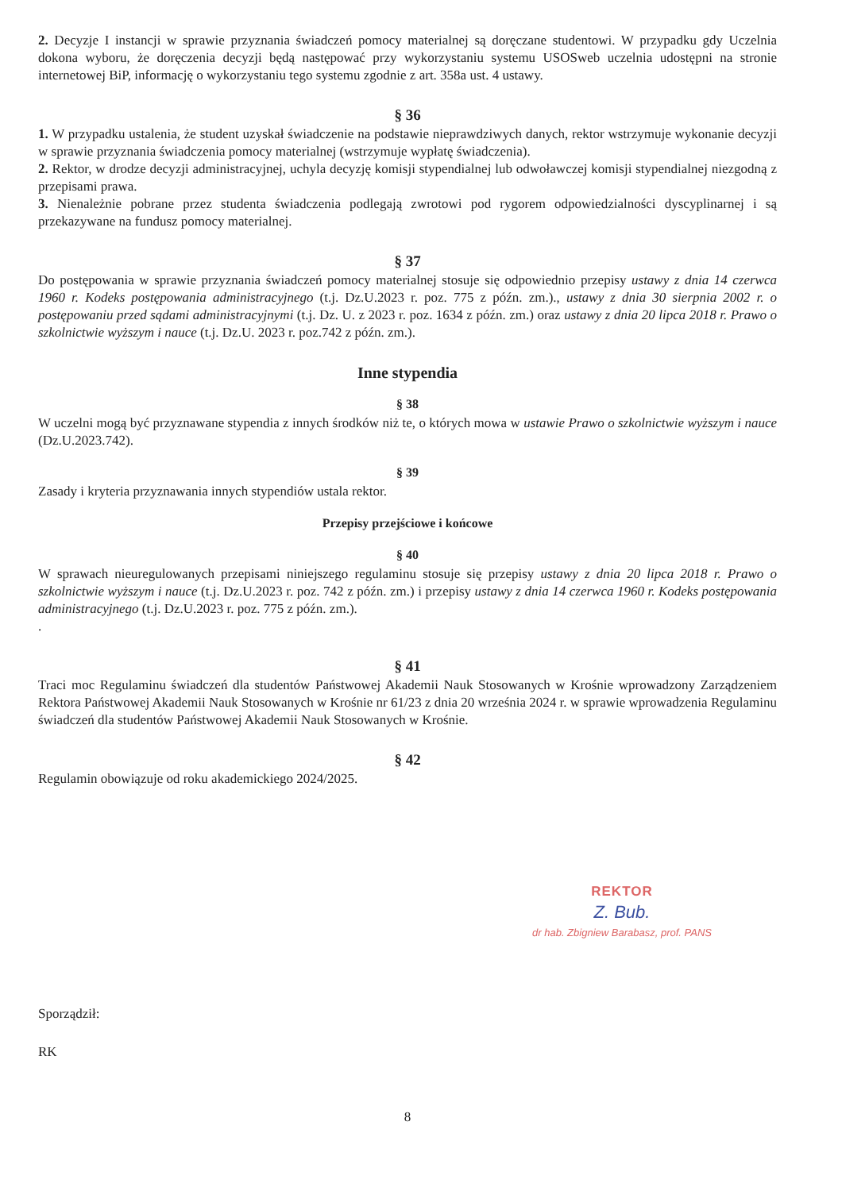2. Decyzje I instancji w sprawie przyznania świadczeń pomocy materialnej są doręczane studentowi. W przypadku gdy Uczelnia dokona wyboru, że doręczenia decyzji będą następować przy wykorzystaniu systemu USOSweb uczelnia udostępni na stronie internetowej BiP, informację o wykorzystaniu tego systemu zgodnie z art. 358a ust. 4 ustawy.
§ 36
1. W przypadku ustalenia, że student uzyskał świadczenie na podstawie nieprawdziwych danych, rektor wstrzymuje wykonanie decyzji w sprawie przyznania świadczenia pomocy materialnej (wstrzymuje wypłatę świadczenia).
2. Rektor, w drodze decyzji administracyjnej, uchyla decyzję komisji stypendialnej lub odwoławczej komisji stypendialnej niezgodną z przepisami prawa.
3. Nienależnie pobrane przez studenta świadczenia podlegają zwrotowi pod rygorem odpowiedzialności dyscyplinarnej i są przekazywane na fundusz pomocy materialnej.
§ 37
Do postępowania w sprawie przyznania świadczeń pomocy materialnej stosuje się odpowiednio przepisy ustawy z dnia 14 czerwca 1960 r. Kodeks postępowania administracyjnego (t.j. Dz.U.2023 r. poz. 775 z późn. zm.)., ustawy z dnia 30 sierpnia 2002 r. o postępowaniu przed sądami administracyjnymi (t.j. Dz. U. z 2023 r. poz. 1634 z późn. zm.) oraz ustawy z dnia 20 lipca 2018 r. Prawo o szkolnictwie wyższym i nauce (t.j. Dz.U. 2023 r. poz.742 z późn. zm.).
Inne stypendia
§ 38
W uczelni mogą być przyznawane stypendia z innych środków niż te, o których mowa w ustawie Prawo o szkolnictwie wyższym i nauce (Dz.U.2023.742).
§ 39
Zasady i kryteria przyznawania innych stypendiów ustala rektor.
Przepisy przejściowe i końcowe
§ 40
W sprawach nieuregulowanych przepisami niniejszego regulaminu stosuje się przepisy ustawy z dnia 20 lipca 2018 r. Prawo o szkolnictwie wyższym i nauce (t.j. Dz.U.2023 r. poz. 742 z późn. zm.) i przepisy ustawy z dnia 14 czerwca 1960 r. Kodeks postępowania administracyjnego (t.j. Dz.U.2023 r. poz. 775 z późn. zm.).
.
§ 41
Traci moc Regulaminu świadczeń dla studentów Państwowej Akademii Nauk Stosowanych w Krośnie wprowadzony Zarządzeniem Rektora Państwowej Akademii Nauk Stosowanych w Krośnie nr 61/23 z dnia 20 września 2024 r. w sprawie wprowadzenia Regulaminu świadczeń dla studentów Państwowej Akademii Nauk Stosowanych w Krośnie.
§ 42
Regulamin obowiązuje od roku akademickiego 2024/2025.
REKTOR
Z. Bub.
dr hab. Zbigniew Barabasz, prof. PANS
Sporządził:
RK
8